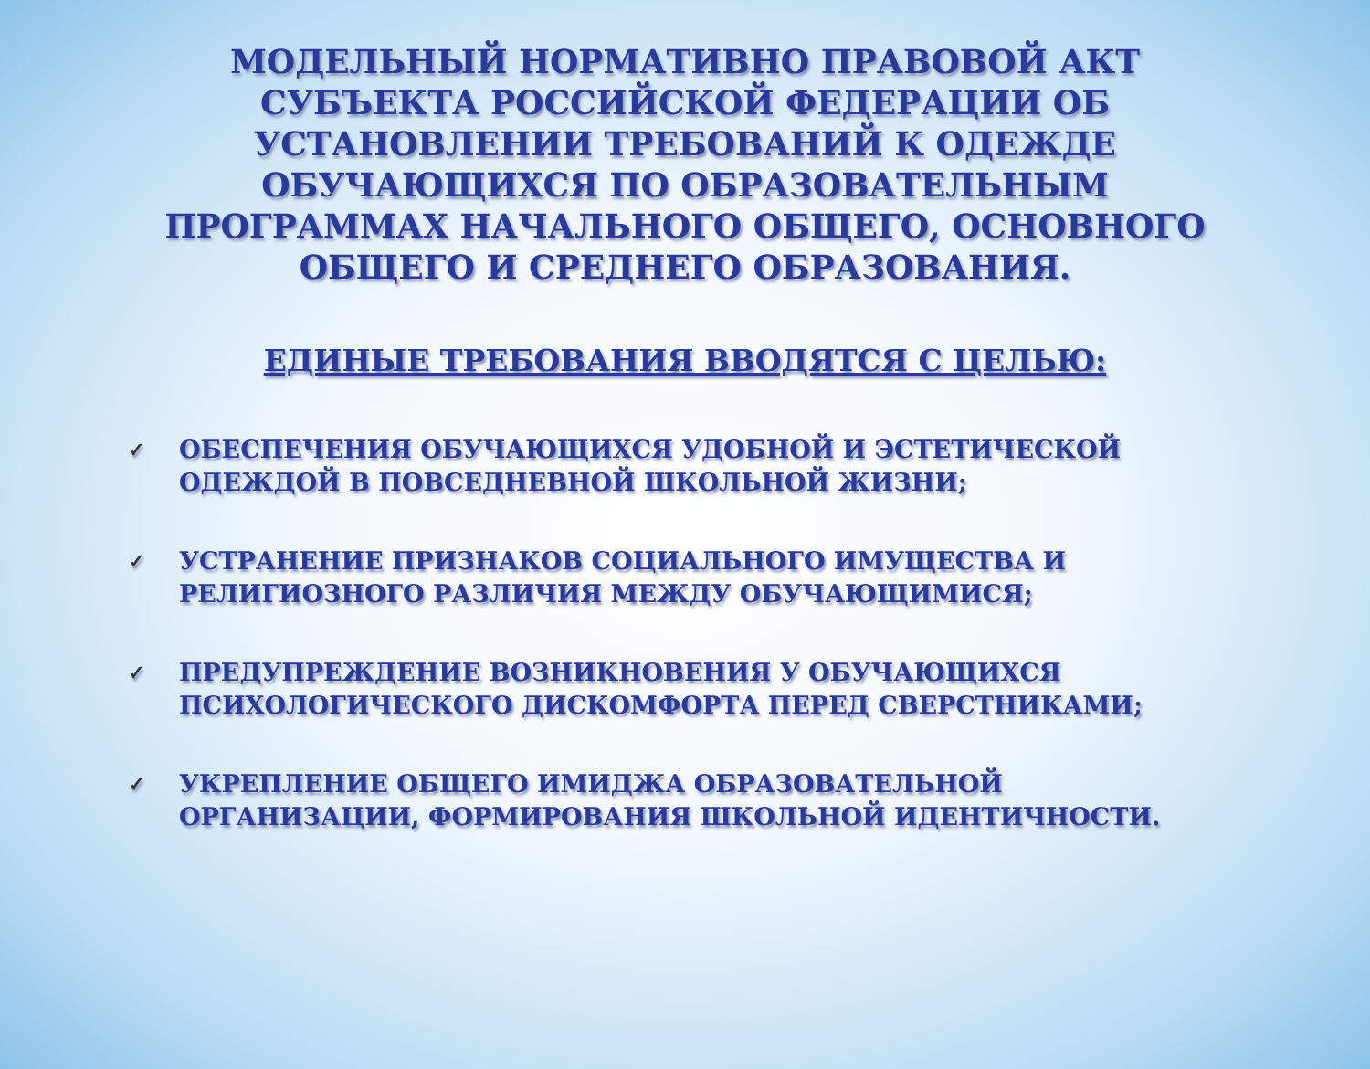МОДЕЛЬНЫЙ НОРМАТИВНО ПРАВОВОЙ АКТ СУБЪЕКТА РОССИЙСКОЙ ФЕДЕРАЦИИ ОБ УСТАНОВЛЕНИИ ТРЕБОВАНИЙ К ОДЕЖДЕ ОБУЧАЮЩИХСЯ ПО ОБРАЗОВАТЕЛЬНЫМ ПРОГРАММАХ НАЧАЛЬНОГО ОБЩЕГО, ОСНОВНОГО ОБЩЕГО И СРЕДНЕГО ОБРАЗОВАНИЯ.
ЕДИНЫЕ ТРЕБОВАНИЯ ВВОДЯТСЯ С ЦЕЛЬЮ:
✓ ОБЕСПЕЧЕНИЯ ОБУЧАЮЩИХСЯ УДОБНОЙ И ЭСТЕТИЧЕСКОЙ ОДЕЖДОЙ В ПОВСЕДНЕВНОЙ ШКОЛЬНОЙ ЖИЗНИ;
✓ УСТРАНЕНИЕ ПРИЗНАКОВ СОЦИАЛЬНОГО ИМУЩЕСТВА И РЕЛИГИОЗНОГО РАЗЛИЧИЯ МЕЖДУ ОБУЧАЮЩИМИСЯ;
✓ ПРЕДУПРЕЖДЕНИЕ ВОЗНИКНОВЕНИЯ У ОБУЧАЮЩИХСЯ ПСИХОЛОГИЧЕСКОГО ДИСКОМФОРТА ПЕРЕД СВЕРСТНИКАМИ;
✓ УКРЕПЛЕНИЕ ОБЩЕГО ИМИДЖА ОБРАЗОВАТЕЛЬНОЙ ОРГАНИЗАЦИИ, ФОРМИРОВАНИЯ ШКОЛЬНОЙ ИДЕНТИЧНОСТИ.